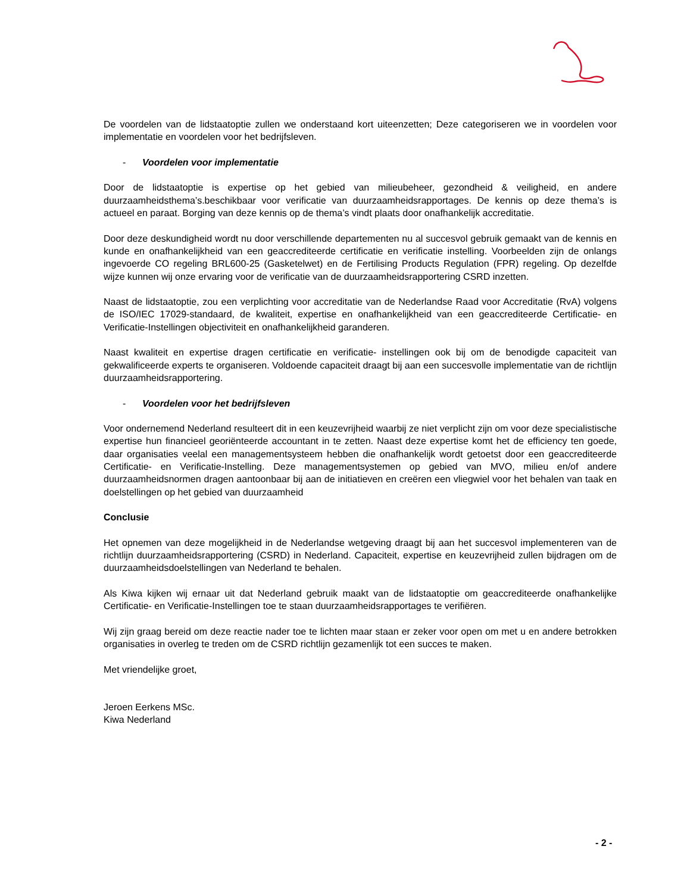De voordelen van de lidstaatoptie zullen we onderstaand kort uiteenzetten; Deze categoriseren we in voordelen voor implementatie en voordelen voor het bedrijfsleven.
- Voordelen voor implementatie
Door de lidstaatoptie is expertise op het gebied van milieubeheer, gezondheid & veiligheid, en andere duurzaamheidsthema’s.beschikbaar voor verificatie van duurzaamheidsrapportages. De kennis op deze thema’s is actueel en paraat. Borging van deze kennis op de thema’s vindt plaats door onafhankelijk accreditatie.
Door deze deskundigheid wordt nu door verschillende departementen nu al succesvol gebruik gemaakt van de kennis en kunde en onafhankelijkheid van een geaccrediteerde certificatie en verificatie instelling. Voorbeelden zijn de onlangs ingevoerde CO regeling BRL600-25 (Gasketelwet) en de Fertilising Products Regulation (FPR) regeling. Op dezelfde wijze kunnen wij onze ervaring voor de verificatie van de duurzaamheidsrapportering CSRD inzetten.
Naast de lidstaatoptie, zou een verplichting voor accreditatie van de Nederlandse Raad voor Accreditatie (RvA) volgens de ISO/IEC 17029-standaard, de kwaliteit, expertise en onafhankelijkheid van een geaccrediteerde Certificatie- en Verificatie-Instellingen objectiviteit en onafhankelijkheid garanderen.
Naast kwaliteit en expertise dragen certificatie en verificatie- instellingen ook bij om de benodigde capaciteit van gekwalificeerde experts te organiseren. Voldoende capaciteit draagt bij aan een succesvolle implementatie van de richtlijn duurzaamheidsrapportering.
- Voordelen voor het bedrijfsleven
Voor ondernemend Nederland resulteert dit in een keuzevrijheid waarbij ze niet verplicht zijn om voor deze specialistische expertise hun financieel georiënteerde accountant in te zetten. Naast deze expertise komt het de efficiency ten goede, daar organisaties veelal een managementsysteem hebben die onafhankelijk wordt getoetst door een geaccrediteerde Certificatie- en Verificatie-Instelling. Deze managementsystemen op gebied van MVO, milieu en/of andere duurzaamheidsnormen dragen aantoonbaar bij aan de initiatieven en creëren een vliegwiel voor het behalen van taak en doelstellingen op het gebied van duurzaamheid
Conclusie
Het opnemen van deze mogelijkheid in de Nederlandse wetgeving draagt bij aan het succesvol implementeren van de richtlijn duurzaamheidsrapportering (CSRD) in Nederland. Capaciteit, expertise en keuzevrijheid zullen bijdragen om de duurzaamheidsdoelstellingen van Nederland te behalen.
Als Kiwa kijken wij ernaar uit dat Nederland gebruik maakt van de lidstaatoptie om geaccrediteerde onafhankelijke Certificatie- en Verificatie-Instellingen toe te staan duurzaamheidsrapportages te verifiëren.
Wij zijn graag bereid om deze reactie nader toe te lichten maar staan er zeker voor open om met u en andere betrokken organisaties in overleg te treden om de CSRD richtlijn gezamenlijk tot een succes te maken.
Met vriendelijke groet,
Jeroen Eerkens MSc.
Kiwa Nederland
- 2 -